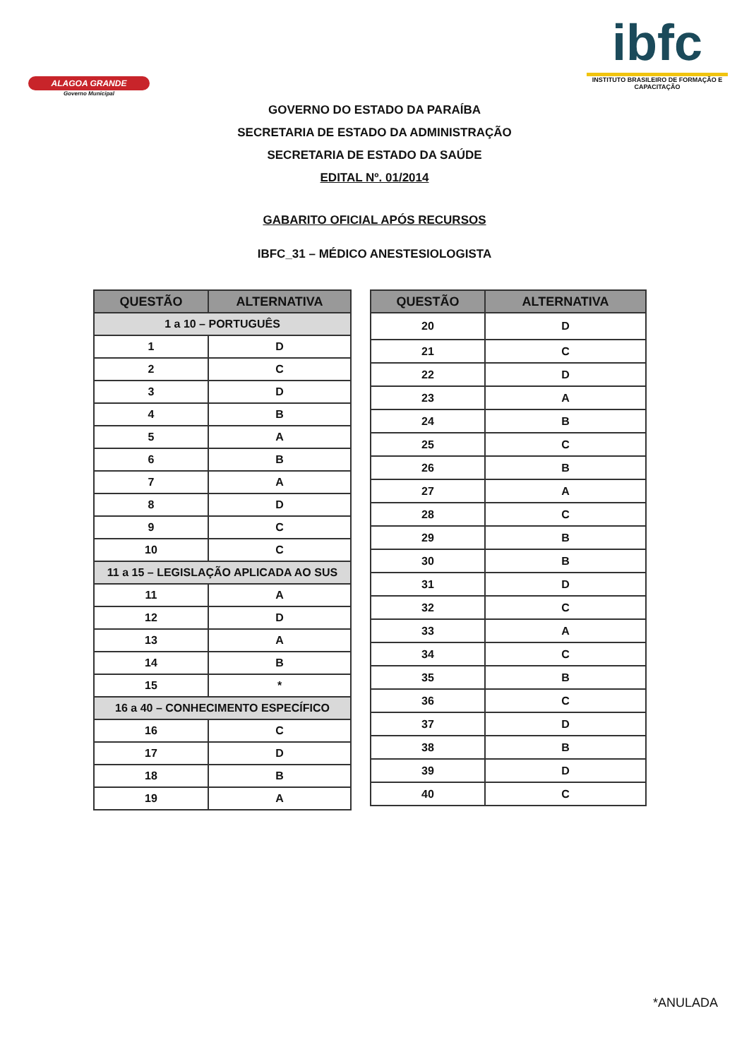ALAGOA GRANDE
Governo Municipal
ibfc
INSTITUTO BRASILEIRO DE FORMAÇÃO E CAPACITAÇÃO
GOVERNO DO ESTADO DA PARAÍBA
SECRETARIA DE ESTADO DA ADMINISTRAÇÃO
SECRETARIA DE ESTADO DA SAÚDE
EDITAL Nº. 01/2014
GABARITO OFICIAL APÓS RECURSOS
IBFC_31 – MÉDICO ANESTESIOLOGISTA
| QUESTÃO | ALTERNATIVA |
| --- | --- |
| 1 a 10 – PORTUGUÊS | |
| 1 | D |
| 2 | C |
| 3 | D |
| 4 | B |
| 5 | A |
| 6 | B |
| 7 | A |
| 8 | D |
| 9 | C |
| 10 | C |
| 11 a 15 – LEGISLAÇÃO APLICADA AO SUS | |
| 11 | A |
| 12 | D |
| 13 | A |
| 14 | B |
| 15 | * |
| 16 a 40 – CONHECIMENTO ESPECÍFICO | |
| 16 | C |
| 17 | D |
| 18 | B |
| 19 | A |
| QUESTÃO | ALTERNATIVA |
| --- | --- |
| 20 | D |
| 21 | C |
| 22 | D |
| 23 | A |
| 24 | B |
| 25 | C |
| 26 | B |
| 27 | A |
| 28 | C |
| 29 | B |
| 30 | B |
| 31 | D |
| 32 | C |
| 33 | A |
| 34 | C |
| 35 | B |
| 36 | C |
| 37 | D |
| 38 | B |
| 39 | D |
| 40 | C |
*ANULADA